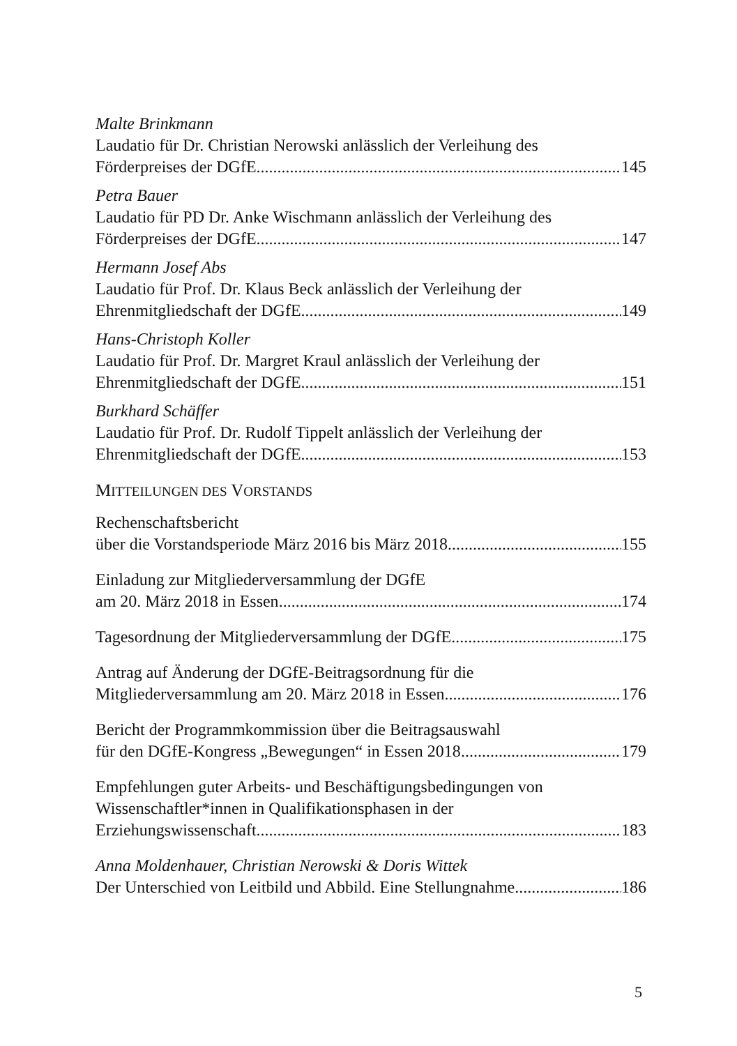Malte Brinkmann
Laudatio für Dr. Christian Nerowski anlässlich der Verleihung des
Förderpreises der DGfE 145
Petra Bauer
Laudatio für PD Dr. Anke Wischmann anlässlich der Verleihung des
Förderpreises der DGfE 147
Hermann Josef Abs
Laudatio für Prof. Dr. Klaus Beck anlässlich der Verleihung der
Ehrenmitgliedschaft der DGfE 149
Hans-Christoph Koller
Laudatio für Prof. Dr. Margret Kraul anlässlich der Verleihung der
Ehrenmitgliedschaft der DGfE 151
Burkhard Schäffer
Laudatio für Prof. Dr. Rudolf Tippelt anlässlich der Verleihung der
Ehrenmitgliedschaft der DGfE 153
MITTEILUNGEN DES VORSTANDS
Rechenschaftsbericht
über die Vorstandsperiode März 2016 bis März 2018 155
Einladung zur Mitgliederversammlung der DGfE
am 20. März 2018 in Essen 174
Tagesordnung der Mitgliederversammlung der DGfE 175
Antrag auf Änderung der DGfE-Beitragsordnung für die
Mitgliederversammlung am 20. März 2018 in Essen 176
Bericht der Programmkommission über die Beitragsauswahl
für den DGfE-Kongress „Bewegungen“ in Essen 2018 179
Empfehlungen guter Arbeits- und Beschäftigungsbedingungen von
Wissenschaftler*innen in Qualifikationsphasen in der
Erziehungswissenschaft 183
Anna Moldenhauer, Christian Nerowski & Doris Wittek
Der Unterschied von Leitbild und Abbild. Eine Stellungnahme 186
5